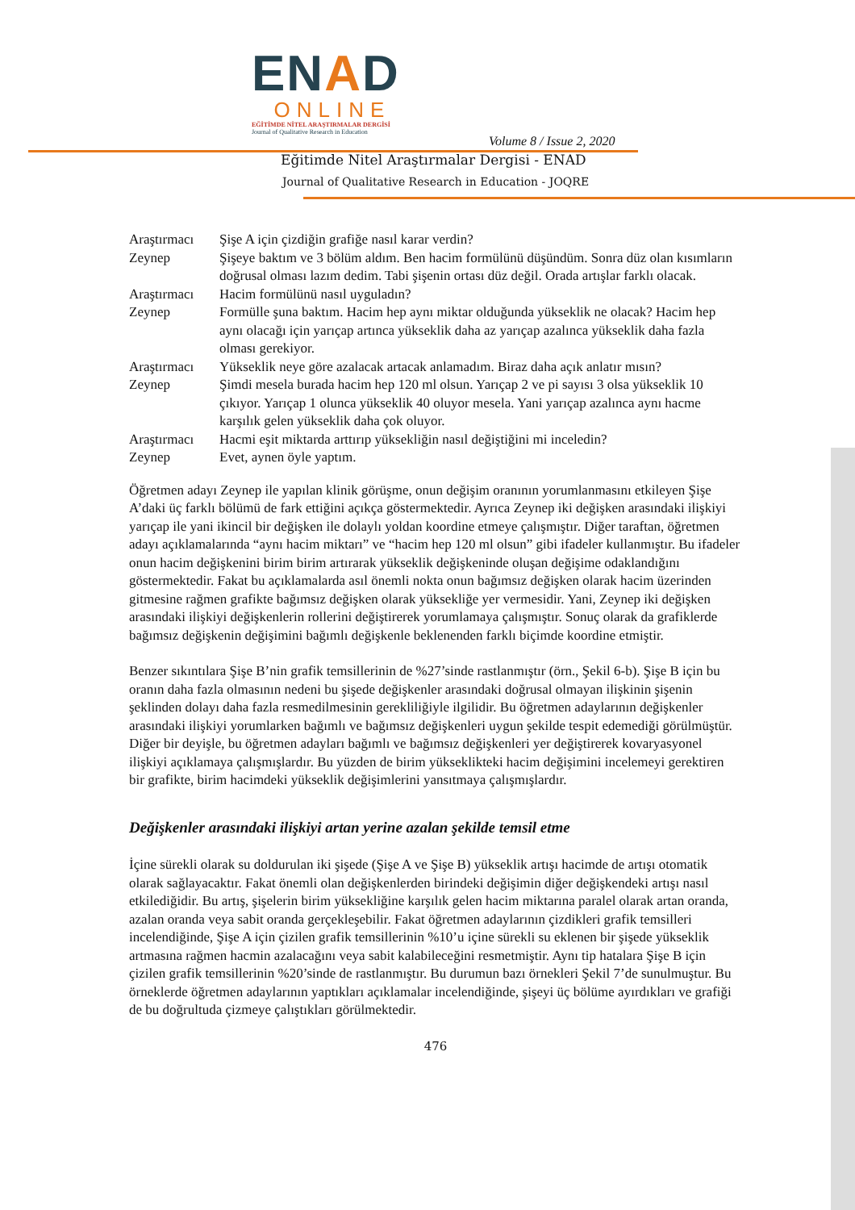ENAD
ONLINE
EĞİTİMDE NİTEL ARAŞTIRMALAR DERGİSİ
Journal of Qualitative Research in Education
Volume 8 / Issue 2, 2020
Eğitimde Nitel Araştırmalar Dergisi - ENAD
Journal of Qualitative Research in Education - JOQRE
| Araştırmacı | Şişe A için çizdiğin grafiğe nasıl karar verdin? |
| Zeynep | Şişeye baktım ve 3 bölüm aldım. Ben hacim formülünü düşündüm. Sonra düz olan kısımların doğrusal olması lazım dedim. Tabi şişenin ortası düz değil. Orada artışlar farklı olacak. |
| Araştırmacı | Hacim formülünü nasıl uyguladın? |
| Zeynep | Formülle şuna baktım. Hacim hep aynı miktar olduğunda yükseklik ne olacak? Hacim hep aynı olacağı için yarıçap artınca yükseklik daha az yarıçap azalınca yükseklik daha fazla olması gerekiyor. |
| Araştırmacı | Yükseklik neye göre azalacak artacak anlamadım. Biraz daha açık anlatır mısın? |
| Zeynep | Şimdi mesela burada hacim hep 120 ml olsun. Yarıçap 2 ve pi sayısı 3 olsa yükseklik 10 çıkıyor. Yarıçap 1 olunca yükseklik 40 oluyor mesela. Yani yarıçap azalınca aynı hacme karşılık gelen yükseklik daha çok oluyor. |
| Araştırmacı | Hacmi eşit miktarda arttırıp yüksekliğin nasıl değiştiğini mi inceledin? |
| Zeynep | Evet, aynen öyle yaptım. |
Öğretmen adayı Zeynep ile yapılan klinik görüşme, onun değişim oranının yorumlanmasını etkileyen Şişe A’daki üç farklı bölümü de fark ettiğini açıkça göstermektedir. Ayrıca Zeynep iki değişken arasındaki ilişkiyi yarıçap ile yani ikincil bir değişken ile dolaylı yoldan koordine etmeye çalışmıştır. Diğer taraftan, öğretmen adayı açıklamalarında “aynı hacim miktarı” ve “hacim hep 120 ml olsun” gibi ifadeler kullanmıştır. Bu ifadeler onun hacim değişkenini birim birim artırarak yükseklik değişkeninde oluşan değişime odaklandığını göstermektedir. Fakat bu açıklamalarda asıl önemli nokta onun bağımsız değişken olarak hacim üzerinden gitmesine rağmen grafikte bağımsız değişken olarak yüksekliğe yer vermesidir. Yani, Zeynep iki değişken arasındaki ilişkiyi değişkenlerin rollerini değiştirerek yorumlamaya çalışmıştır. Sonuç olarak da grafiklerde bağımsız değişkenin değişimini bağımlı değişkenle beklenenden farklı biçimde koordine etmiştir.
Benzer sıkıntılara Şişe B’nin grafik temsillerinin de %27’sinde rastlanmıştır (örn., Şekil 6-b). Şişe B için bu oranın daha fazla olmasının nedeni bu şişede değişkenler arasındaki doğrusal olmayan ilişkinin şişenin şeklinden dolayı daha fazla resmedilmesinin gerekliliğiyle ilgilidir. Bu öğretmen adaylarının değişkenler arasındaki ilişkiyi yorumlarken bağımlı ve bağımsız değişkenleri uygun şekilde tespit edemediği görülmüştür. Diğer bir deyişle, bu öğretmen adayları bağımlı ve bağımsız değişkenleri yer değiştirerek kovaryasyonel ilişkiyi açıklamaya çalışmışlardır. Bu yüzden de birim yükseklikteki hacim değişimini incelemeyi gerektiren bir grafikte, birim hacimdeki yükseklik değişimlerini yansıtmaya çalışmışlardır.
Değişkenler arasındaki ilişkiyi artan yerine azalan şekilde temsil etme
İçine sürekli olarak su doldurulan iki şişede (Şişe A ve Şişe B) yükseklik artışı hacimde de artışı otomatik olarak sağlayacaktır. Fakat önemli olan değişkenlerden birindeki değişimin diğer değişkendeki artışı nasıl etkilediğidir. Bu artış, şişelerin birim yüksekliğine karşılık gelen hacim miktarına paralel olarak artan oranda, azalan oranda veya sabit oranda gerçekleşebilir. Fakat öğretmen adaylarının çizdikleri grafik temsilleri incelendiğinde, Şişe A için çizilen grafik temsillerinin %10’u içine sürekli su eklenen bir şişede yükseklik artmasına rağmen hacmin azalacağını veya sabit kalabileceğini resmetmiştir. Aynı tip hatalara Şişe B için çizilen grafik temsillerinin %20’sinde de rastlanmıştır. Bu durumun bazı örnekleri Şekil 7’de sunulmuştur. Bu örneklerde öğretmen adaylarının yaptıkları açıklamalar incelendiğinde, şişeyi üç bölüme ayırdıkları ve grafiği de bu doğrultuda çizmeye çalıştıkları görülmektedir.
476